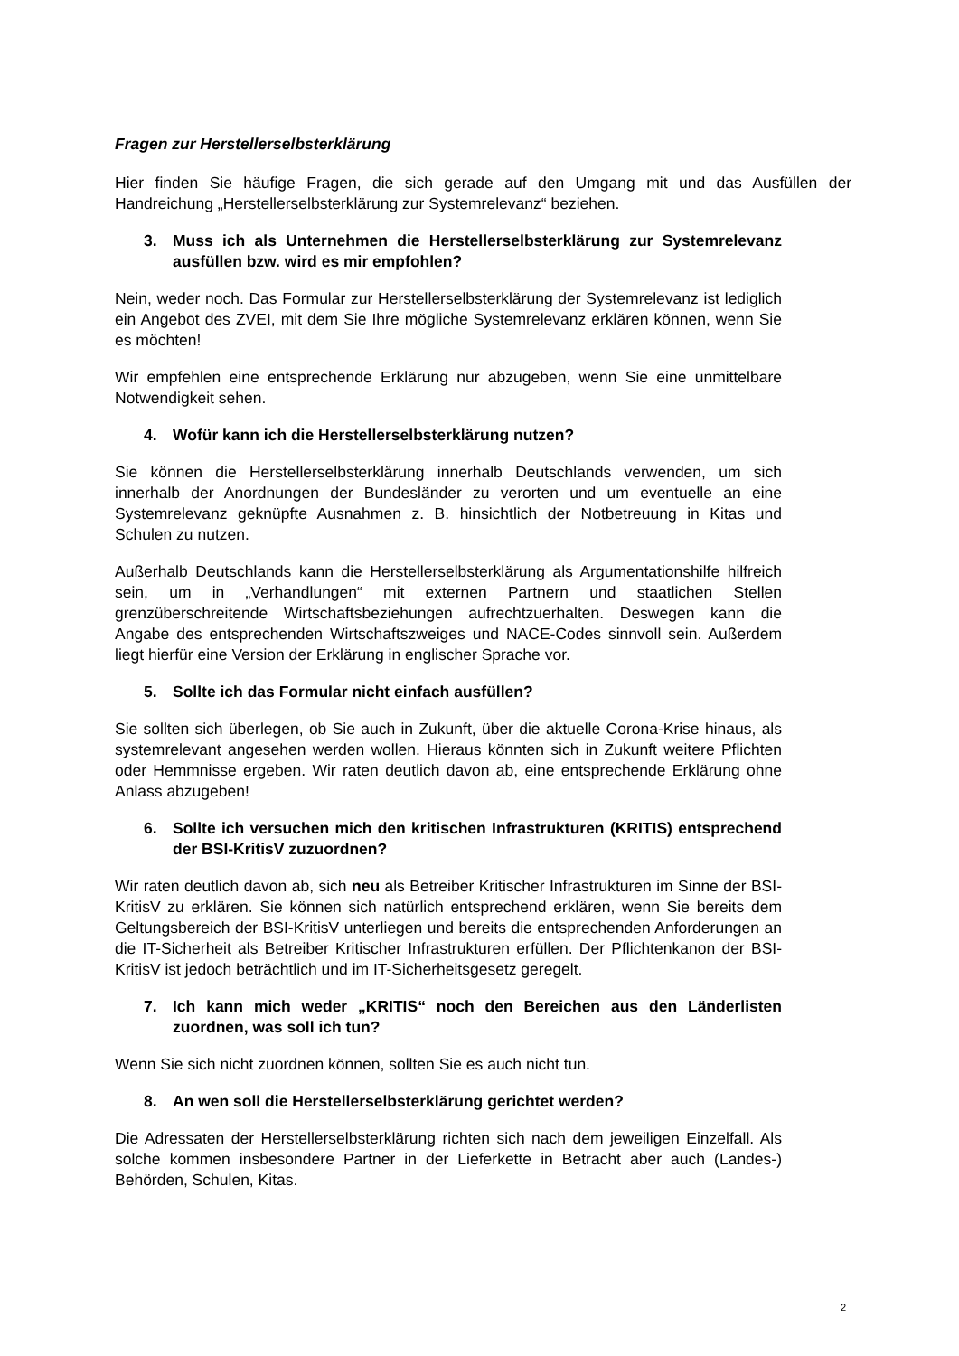Fragen zur Herstellerselbsterklärung
Hier finden Sie häufige Fragen, die sich gerade auf den Umgang mit und das Ausfüllen der Handreichung „Herstellerselbsterklärung zur Systemrelevanz“ beziehen.
3. Muss ich als Unternehmen die Herstellerselbsterklärung zur Systemrelevanz ausfüllen bzw. wird es mir empfohlen?
Nein, weder noch. Das Formular zur Herstellerselbsterklärung der Systemrelevanz ist lediglich ein Angebot des ZVEI, mit dem Sie Ihre mögliche Systemrelevanz erklären können, wenn Sie es möchten!
Wir empfehlen eine entsprechende Erklärung nur abzugeben, wenn Sie eine unmittelbare Notwendigkeit sehen.
4. Wofür kann ich die Herstellerselbsterklärung nutzen?
Sie können die Herstellerselbsterklärung innerhalb Deutschlands verwenden, um sich innerhalb der Anordnungen der Bundesländer zu verorten und um eventuelle an eine Systemrelevanz geknüpfte Ausnahmen z. B. hinsichtlich der Notbetreuung in Kitas und Schulen zu nutzen.
Außerhalb Deutschlands kann die Herstellerselbsterklärung als Argumentationshilfe hilfreich sein, um in „Verhandlungen“ mit externen Partnern und staatlichen Stellen grenzüberschreitende Wirtschaftsbeziehungen aufrechtzuerhalten. Deswegen kann die Angabe des entsprechenden Wirtschaftszweiges und NACE-Codes sinnvoll sein. Außerdem liegt hierfür eine Version der Erklärung in englischer Sprache vor.
5. Sollte ich das Formular nicht einfach ausfüllen?
Sie sollten sich überlegen, ob Sie auch in Zukunft, über die aktuelle Corona-Krise hinaus, als systemrelevant angesehen werden wollen. Hieraus könnten sich in Zukunft weitere Pflichten oder Hemmnisse ergeben. Wir raten deutlich davon ab, eine entsprechende Erklärung ohne Anlass abzugeben!
6. Sollte ich versuchen mich den kritischen Infrastrukturen (KRITIS) entsprechend der BSI-KritisV zuzuordnen?
Wir raten deutlich davon ab, sich neu als Betreiber Kritischer Infrastrukturen im Sinne der BSI-KritisV zu erklären. Sie können sich natürlich entsprechend erklären, wenn Sie bereits dem Geltungsbereich der BSI-KritisV unterliegen und bereits die entsprechenden Anforderungen an die IT-Sicherheit als Betreiber Kritischer Infrastrukturen erfüllen. Der Pflichtenkanon der BSI-KritisV ist jedoch beträchtlich und im IT-Sicherheitsgesetz geregelt.
7. Ich kann mich weder „KRITIS“ noch den Bereichen aus den Länderlisten zuordnen, was soll ich tun?
Wenn Sie sich nicht zuordnen können, sollten Sie es auch nicht tun.
8. An wen soll die Herstellerselbsterklärung gerichtet werden?
Die Adressaten der Herstellerselbsterklärung richten sich nach dem jeweiligen Einzelfall. Als solche kommen insbesondere Partner in der Lieferkette in Betracht aber auch (Landes-) Behörden, Schulen, Kitas.
2